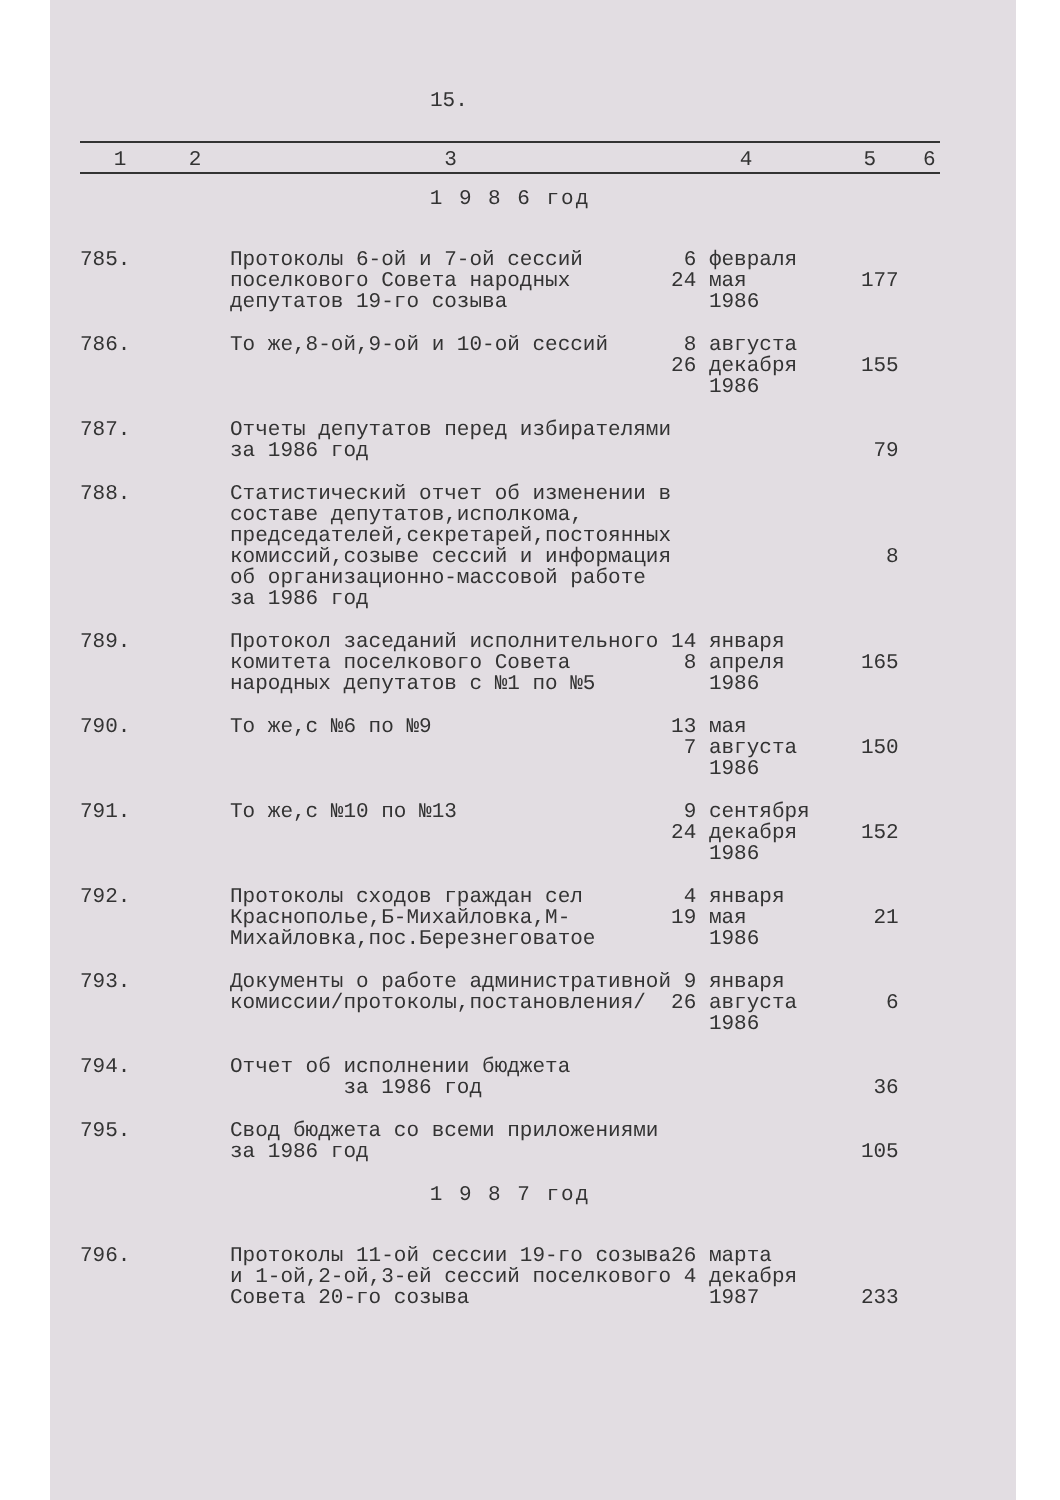15.
| 1 | 2 | 3 | 4 | 5 | 6 |
| --- | --- | --- | --- | --- | --- |
| 1 9 8 6 год | | | | | |
| 785. | | Протоколы 6-ой и 7-ой сессий поселкового Совета народных депутатов 19-го созыва | 6 февраля 24 мая 1986 | 177 | |
| 786. | | То же,8-ой,9-ой и 10-ой сессий | 8 августа 26 декабря 1986 | 155 | |
| 787. | | Отчеты депутатов перед избирателями за 1986 год | | 79 | |
| 788. | | Статистический отчет об изменении в составе депутатов,исполкома, председателей,секретарей,постоянных комиссий,созыве сессий и информация об организационно-массовой работе за 1986 год | | 8 | |
| 789. | | Протокол заседаний исполнительного комитета поселкового Совета народных депутатов с №1 по №5 | 14 января 8 апреля 1986 | 165 | |
| 790. | | То же,с №6 по №9 | 13 мая 7 августа 1986 | 150 | |
| 791. | | То же,с №10 по №13 | 9 сентября 24 декабря 1986 | 152 | |
| 792. | | Протоколы сходов граждан сел Краснополье,Б-Михайловка,М-Михайловка,пос.Березнеговатое | 4 января 19 мая 1986 | 21 | |
| 793. | | Документы о работе административной комиссии/протоколы,постановления/ | 9 января 26 августа 1986 | 6 | |
| 794. | | Отчет об исполнении бюджета за 1986 год | | 36 | |
| 795. | | Свод бюджета со всеми приложениями за 1986 год | | 105 | |
| 1 9 8 7 год | | | | | |
| 796. | | Протоколы 11-ой сессии 19-го созыва и 1-ой,2-ой,3-ей сессий поселкового Совета 20-го созыва | 26 марта 4 декабря 1987 | 233 | |